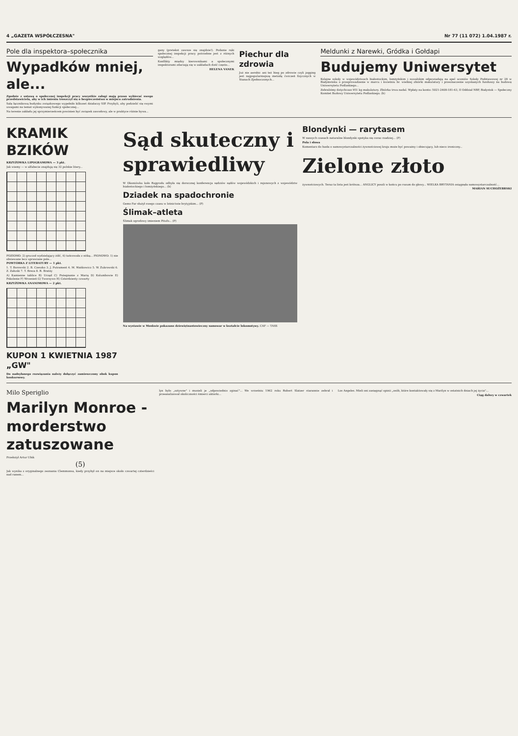4 „GAZETA WSPÓŁCZESNA" Nr 77 (11 072) 1.04.1987 r.
Pole dla inspektora–społecznika
Wypadków mniej, ale...
Zgodnie z ustawą o społecznej inspekcji pracy wszystkie załogi mają prawo wybierać swego przedstawiciela, aby w ich imieniu troszczył się o bezpieczeństwo w miejscu zatrudnienia.
Salę łącznikową budynku związkowego wypełniło kilkuset działaczy SIP. Przybyli, aby podzielić się swymi uwagami na temat wykonywanej funkcji społecznej...
Na terenie zakładu jej sprzymierzeńcem powinien być związek zawodowy, ale w praktyce różnie bywa...
gany (pretekst zawsze się znajdzie!). Podanie ręki społecznej inspekcji pracy potrzebne jest z różnych względów...
Konflikty między kierownikami a społecznymi inspektorami zdarzają się w zakładach dość często...
HELENA VANEK
Piechur dla zdrowia
Już nie aerobic ani też bieg po zdrowie czyli jogging jest najpopularniejszą metodą ćwiczeń fizycznych w Stanach Zjednoczonych...
Meldunki z Narewki, Gródka i Gołdapi
Budujemy Uniwersytet
Kolejne szkoły w województwach białostockim, łomżyńskim i suwalskim odpowiadają na apel uczniów Szkoły Podstawowej nr 28 w Białymstoku o przeprowadzenie w marcu i kwietniu br. wielkiej zbiórki makulatury i przeznaczenie uzyskanych funduszy na budowę Uniwersytetu Podlaskiego...
Zebraliśmy dotychczas 951 kg makulatury. Zbiórka trwa nadal. Wpłaty na konto: 5021-2408-181-63, II Oddział NBP, Białystok — Społeczny Komitet Budowy Uniwersytetu Podlaskiego. (h)
KRAMIK BZIKÓW
KRZYŻÓWKA LIPOGRAMOWA — 3 pkt.
Jak wiemy — w alfabecie znajdują się 32 polskie litery...
POZIOMO: 2) gruczoł wydzielający żółć, 6) tańcowała z nitką... PIONOWO: 1) nie obsiewane lecz uprawiane pole...
POWTÓRKA Z LITERATURY — 1 pkt.
1. T. Borowski 2. B. Czeszko 3. J. Putrament 4. M. Wańkowicz 5. W. Żukrowski 6. Z. Załuski 7. T. Breza 8. R. Bratny
A) Kamienne tablice B) Urząd C) Pożegnanie z Marią D) Kolumbowie E) Pokolenie F) Wrzesień G) Tworzywo H) Czterdziesty czwarty
KRZYŻÓWKA ANANIMOWA — 2 pkt.
KUPON 1 KWIETNIA 1987 „GW"
Do nadsyłanego rozwiązania należy dołączyć zamieszczony obok kupon konkursowy.
Sąd skuteczny i sprawiedliwy
W Okoniówku koło Rajgrodu odbyła się dorocznej konferencja sędziów sądów wojewódzkich i rejonowych z województw białostockiego i łomżyńskiego... (h)
Dziadek na spadochronie
Gemo Far służył swego czasu w lotnictwie brytyjskim... (P)
Ślimak–atleta
Ślimak ogrodowy imieniem Pitufo... (P)
Na wystawie w Moskwie pokazano dziewiętnastowieczny samowar w kształcie lokomotywy. CAF — TASS
Blondynki — rarytasem
W naszych czasach naturalne blondynki spotyka się coraz rzadziej... (P)
Pola i słowa
Komentarz do hasła o samowystarczalności żywnościowej kraju może być poważny i obiecujący, lub nieco ironiczny...
Zielone złoto
żywnościowych. Teraz ta lista jest krótsza... ANGLICY poszli w końcu po rozum do głowy... WIELKA BRYTANIA osiągnęła samowystarczalność...
MARIAN SUCHOŻEBRSKI
Milo Speriglio
Marilyn Monroe -morderstwo zatuszowane
Przełożył Artur Ubik
(5)
Jak wynika z oryginalnego zeznania Clemmonsa, kiedy przybył on na miejsce około czwartej czterdzieści nad ranem...
lyn było „sztywne" i musieli je „odpowiednio zginać"... We wrześniu 1962 roku Robert Slatzer starannie zebrał i przeanalizował okoliczności śmierci aktorki...
Los Angeles. Mieli oni zasięgnąć opinii „osób, które kontaktowały się z Marilyn w ostatnich dniach jej życia"...
Ciąg dalszy w czwartek